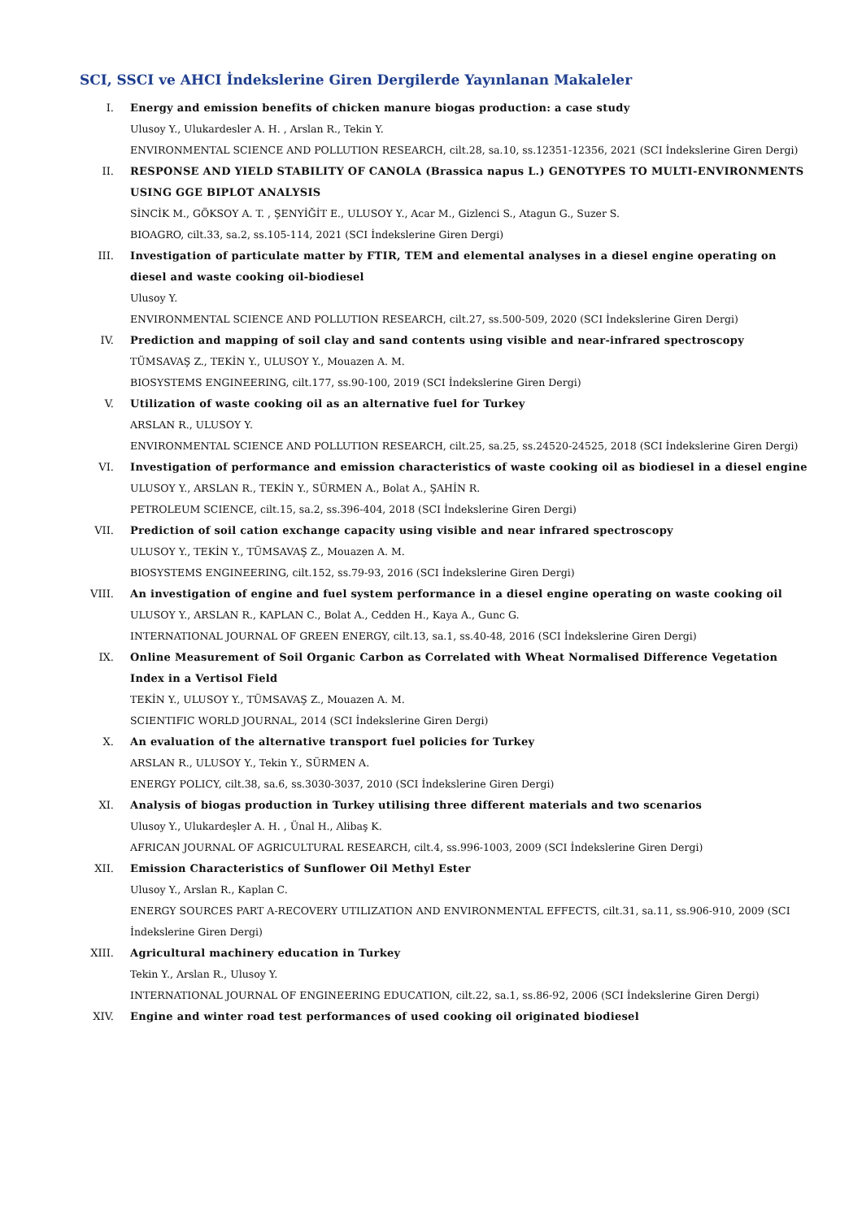SCI, SSCI ve AHCI İndekslerine Giren Dergilerde Yayınlanan Makaleler
I. Energy and emission benefits of chicken manure biogas production: a case study
Ulusoy Y., Ulukardesler A. H. , Arslan R., Tekin Y.
ENVIRONMENTAL SCIENCE AND POLLUTION RESEARCH, cilt.28, sa.10, ss.12351-12356, 2021 (SCI İndekslerine Giren Dergi)
II. RESPONSE AND YIELD STABILITY OF CANOLA (Brassica napus L.) GENOTYPES TO MULTI-ENVIRONMENTS USING GGE BIPLOT ANALYSIS
SİNCİK M., GÖKSOY A. T. , ŞENYİĞİT E., ULUSOY Y., Acar M., Gizlenci S., Atagun G., Suzer S.
BIOAGRO, cilt.33, sa.2, ss.105-114, 2021 (SCI İndekslerine Giren Dergi)
III. Investigation of particulate matter by FTIR, TEM and elemental analyses in a diesel engine operating on diesel and waste cooking oil-biodiesel
Ulusoy Y.
ENVIRONMENTAL SCIENCE AND POLLUTION RESEARCH, cilt.27, ss.500-509, 2020 (SCI İndekslerine Giren Dergi)
IV. Prediction and mapping of soil clay and sand contents using visible and near-infrared spectroscopy
TÜMSAVAŞ Z., TEKİN Y., ULUSOY Y., Mouazen A. M.
BIOSYSTEMS ENGINEERING, cilt.177, ss.90-100, 2019 (SCI İndekslerine Giren Dergi)
V. Utilization of waste cooking oil as an alternative fuel for Turkey
ARSLAN R., ULUSOY Y.
ENVIRONMENTAL SCIENCE AND POLLUTION RESEARCH, cilt.25, sa.25, ss.24520-24525, 2018 (SCI İndekslerine Giren Dergi)
VI. Investigation of performance and emission characteristics of waste cooking oil as biodiesel in a diesel engine
ULUSOY Y., ARSLAN R., TEKİN Y., SÜRMEN A., Bolat A., ŞAHİN R.
PETROLEUM SCIENCE, cilt.15, sa.2, ss.396-404, 2018 (SCI İndekslerine Giren Dergi)
VII. Prediction of soil cation exchange capacity using visible and near infrared spectroscopy
ULUSOY Y., TEKİN Y., TÜMSAVAŞ Z., Mouazen A. M.
BIOSYSTEMS ENGINEERING, cilt.152, ss.79-93, 2016 (SCI İndekslerine Giren Dergi)
VIII. An investigation of engine and fuel system performance in a diesel engine operating on waste cooking oil
ULUSOY Y., ARSLAN R., KAPLAN C., Bolat A., Cedden H., Kaya A., Gunc G.
INTERNATIONAL JOURNAL OF GREEN ENERGY, cilt.13, sa.1, ss.40-48, 2016 (SCI İndekslerine Giren Dergi)
IX. Online Measurement of Soil Organic Carbon as Correlated with Wheat Normalised Difference Vegetation Index in a Vertisol Field
TEKİN Y., ULUSOY Y., TÜMSAVAŞ Z., Mouazen A. M.
SCIENTIFIC WORLD JOURNAL, 2014 (SCI İndekslerine Giren Dergi)
X. An evaluation of the alternative transport fuel policies for Turkey
ARSLAN R., ULUSOY Y., Tekin Y., SÜRMEN A.
ENERGY POLICY, cilt.38, sa.6, ss.3030-3037, 2010 (SCI İndekslerine Giren Dergi)
XI. Analysis of biogas production in Turkey utilising three different materials and two scenarios
Ulusoy Y., Ulukardeşler A. H. , Ünal H., Alibaş K.
AFRICAN JOURNAL OF AGRICULTURAL RESEARCH, cilt.4, ss.996-1003, 2009 (SCI İndekslerine Giren Dergi)
XII. Emission Characteristics of Sunflower Oil Methyl Ester
Ulusoy Y., Arslan R., Kaplan C.
ENERGY SOURCES PART A-RECOVERY UTILIZATION AND ENVIRONMENTAL EFFECTS, cilt.31, sa.11, ss.906-910, 2009 (SCI İndekslerine Giren Dergi)
XIII. Agricultural machinery education in Turkey
Tekin Y., Arslan R., Ulusoy Y.
INTERNATIONAL JOURNAL OF ENGINEERING EDUCATION, cilt.22, sa.1, ss.86-92, 2006 (SCI İndekslerine Giren Dergi)
XIV. Engine and winter road test performances of used cooking oil originated biodiesel